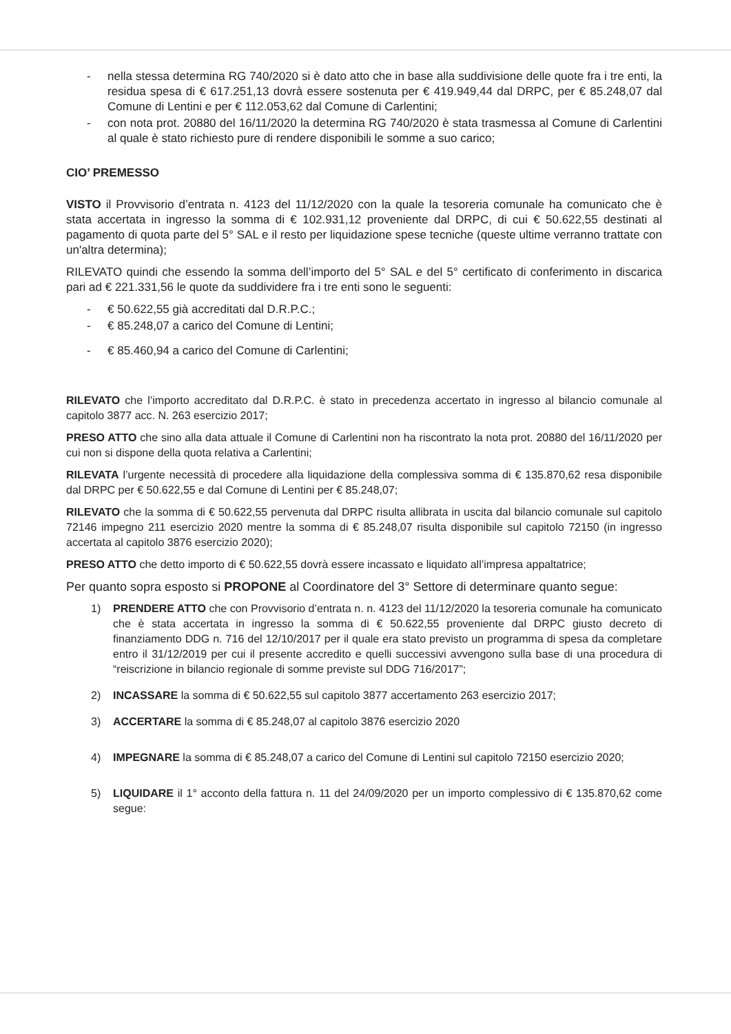- nella stessa determina RG 740/2020 si è dato atto che in base alla suddivisione delle quote fra i tre enti, la residua spesa di € 617.251,13 dovrà essere sostenuta per € 419.949,44 dal DRPC, per € 85.248,07 dal Comune di Lentini e per € 112.053,62 dal Comune di Carlentini;
- con nota prot. 20880 del 16/11/2020 la determina RG 740/2020 è stata trasmessa al Comune di Carlentini al quale è stato richiesto pure di rendere disponibili le somme a suo carico;
CIO’ PREMESSO
VISTO il Provvisorio d’entrata n. 4123 del 11/12/2020 con la quale la tesoreria comunale ha comunicato che è stata accertata in ingresso la somma di € 102.931,12 proveniente dal DRPC, di cui € 50.622,55 destinati al pagamento di quota parte del 5° SAL e il resto per liquidazione spese tecniche (queste ultime verranno trattate con un'altra determina);
RILEVATO quindi che essendo la somma dell’importo del 5° SAL e del 5° certificato di conferimento in discarica pari ad € 221.331,56 le quote da suddividere fra i tre enti sono le seguenti:
- € 50.622,55 già accreditati dal D.R.P.C.;
- € 85.248,07 a carico del Comune di Lentini;
- € 85.460,94 a carico del Comune di Carlentini;
RILEVATO che l’importo accreditato dal D.R.P.C. è stato in precedenza accertato in ingresso al bilancio comunale al capitolo 3877 acc. N. 263 esercizio 2017;
PRESO ATTO che sino alla data attuale il Comune di Carlentini non ha riscontrato la nota prot. 20880 del 16/11/2020 per cui non si dispone della quota relativa a Carlentini;
RILEVATA l’urgente necessità di procedere alla liquidazione della complessiva somma di € 135.870,62 resa disponibile dal DRPC per € 50.622,55 e dal Comune di Lentini per € 85.248,07;
RILEVATO che la somma di € 50.622,55 pervenuta dal DRPC risulta allibrata in uscita dal bilancio comunale sul capitolo 72146 impegno 211 esercizio 2020 mentre la somma di € 85.248,07 risulta disponibile sul capitolo 72150 (in ingresso accertata al capitolo 3876 esercizio 2020);
PRESO ATTO che detto importo di € 50.622,55 dovrà essere incassato e liquidato all’impresa appaltatrice;
Per quanto sopra esposto si PROPONE al Coordinatore del 3° Settore di determinare quanto segue:
1) PRENDERE ATTO che con Provvisorio d’entrata n. n. 4123 del 11/12/2020 la tesoreria comunale ha comunicato che è stata accertata in ingresso la somma di € 50.622,55 proveniente dal DRPC giusto decreto di finanziamento DDG n. 716 del 12/10/2017 per il quale era stato previsto un programma di spesa da completare entro il 31/12/2019 per cui il presente accredito e quelli successivi avvengono sulla base di una procedura di “reiscrizione in bilancio regionale di somme previste sul DDG 716/2017”;
2) INCASSARE la somma di € 50.622,55 sul capitolo 3877 accertamento 263 esercizio 2017;
3) ACCERTARE la somma di € 85.248,07 al capitolo 3876 esercizio 2020
4) IMPEGNARE la somma di € 85.248,07 a carico del Comune di Lentini sul capitolo 72150 esercizio 2020;
5) LIQUIDARE il 1° acconto della fattura n. 11 del 24/09/2020 per un importo complessivo di € 135.870,62 come segue: